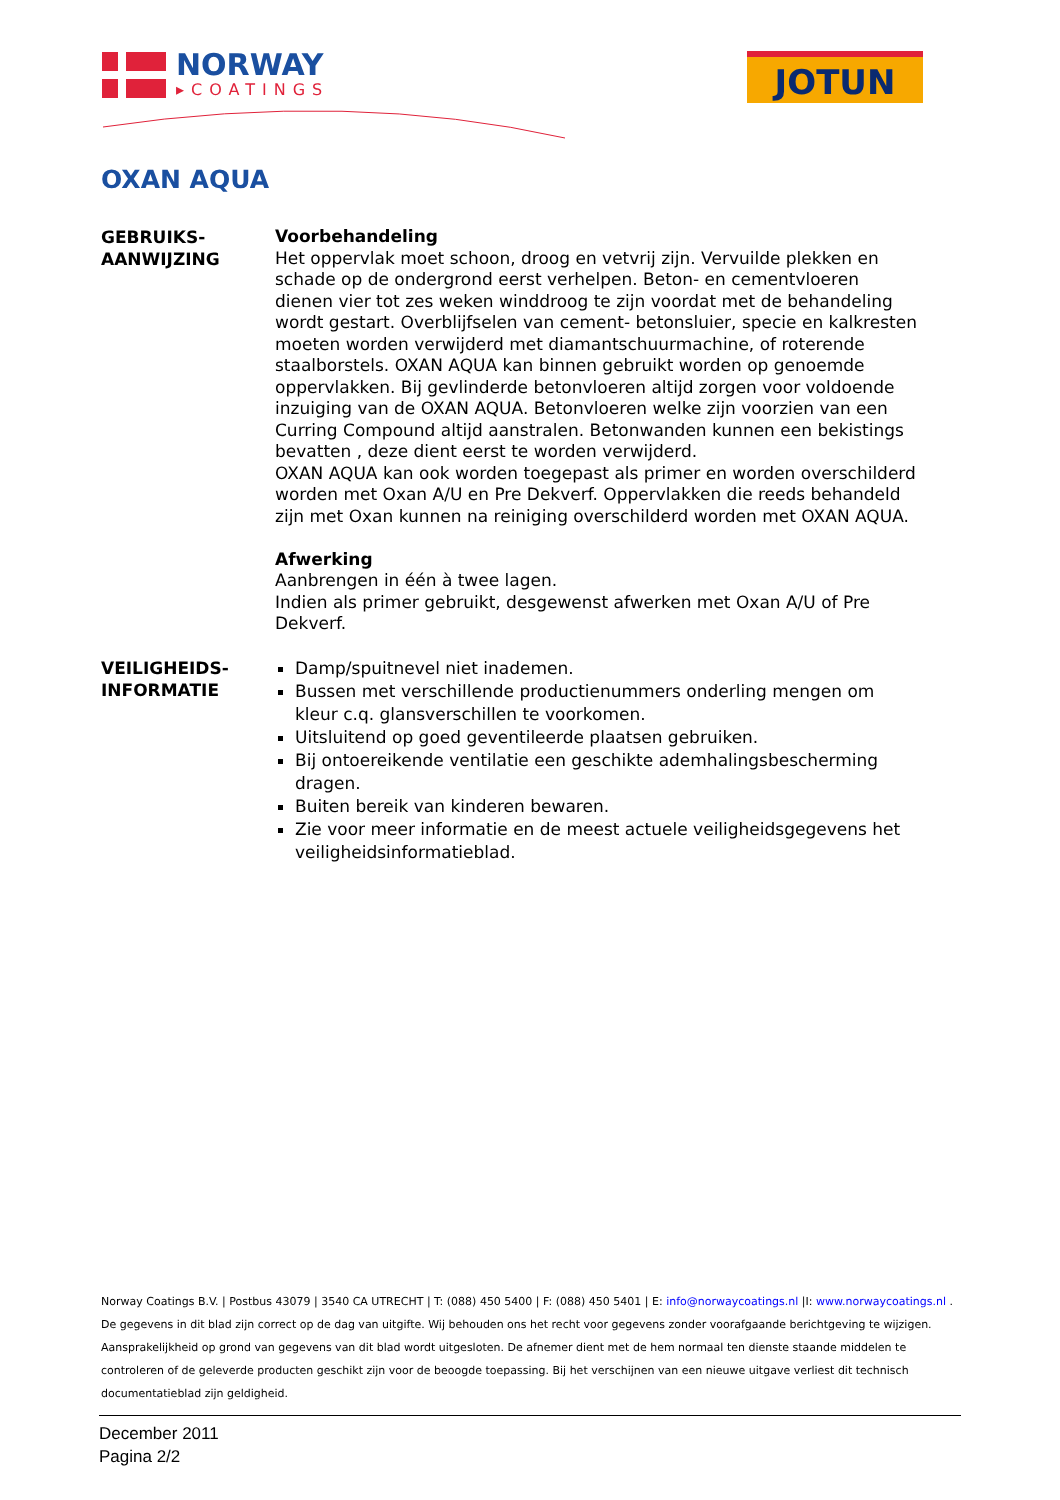NORWAY
▸COATINGS
JOTUN
OXAN AQUA
GEBRUIKS-
AANWIJZING
Voorbehandeling
Het oppervlak moet schoon, droog en vetvrij zijn. Vervuilde plekken en schade op de ondergrond eerst verhelpen. Beton- en cementvloeren dienen vier tot zes weken winddroog te zijn voordat met de behandeling wordt gestart. Overblijfselen van cement- betonsluier, specie en kalkresten moeten worden verwijderd met diamantschuurmachine, of roterende staalborstels. OXAN AQUA kan binnen gebruikt worden op genoemde oppervlakken. Bij gevlinderde betonvloeren altijd zorgen voor voldoende inzuiging van de OXAN AQUA. Betonvloeren welke zijn voorzien van een Curring Compound altijd aanstralen. Betonwanden kunnen een bekistings bevatten , deze dient eerst te worden verwijderd.
OXAN AQUA kan ook worden toegepast als primer en worden overschilderd worden met Oxan A/U en Pre Dekverf. Oppervlakken die reeds behandeld zijn met Oxan kunnen na reiniging overschilderd worden met OXAN AQUA.
Afwerking
Aanbrengen in één à twee lagen.
Indien als primer gebruikt, desgewenst afwerken met Oxan A/U of Pre Dekverf.
VEILIGHEIDS-
INFORMATIE
Damp/spuitnevel niet inademen.
Bussen met verschillende productienummers onderling mengen om kleur c.q. glansverschillen te voorkomen.
Uitsluitend op goed geventileerde plaatsen gebruiken.
Bij ontoereikende ventilatie een geschikte ademhalingsbescherming dragen.
Buiten bereik van kinderen bewaren.
Zie voor meer informatie en de meest actuele veiligheidsgegevens het veiligheidsinformatieblad.
Norway Coatings B.V. | Postbus 43079 | 3540 CA UTRECHT | T: (088) 450 5400 | F: (088) 450 5401 | E: info@norwaycoatings.nl |I: www.norwaycoatings.nl .
De gegevens in dit blad zijn correct op de dag van uitgifte. Wij behouden ons het recht voor gegevens zonder voorafgaande berichtgeving te wijzigen.
Aansprakelijkheid op grond van gegevens van dit blad wordt uitgesloten. De afnemer dient met de hem normaal ten dienste staande middelen te controleren of de geleverde producten geschikt zijn voor de beoogde toepassing. Bij het verschijnen van een nieuwe uitgave verliest dit technisch documentatieblad zijn geldigheid.
December 2011
Pagina 2/2